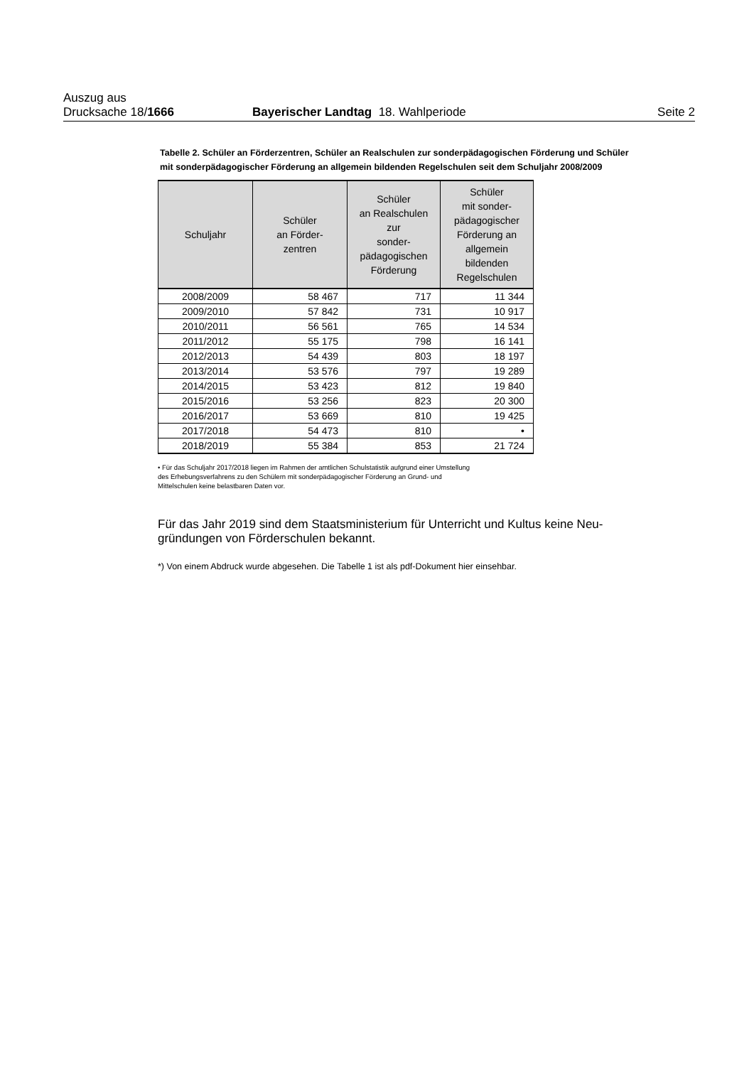Auszug aus
Drucksache 18/1666 Bayerischer Landtag 18. Wahlperiode Seite 2
Tabelle 2. Schüler an Förderzentren, Schüler an Realschulen zur sonderpädagogischen Förderung und Schüler mit sonderpädagogischer Förderung an allgemein bildenden Regelschulen seit dem Schuljahr 2008/2009
| Schuljahr | Schüler an Förder- zentren | Schüler an Realschulen zur sonder- pädagogischen Förderung | Schüler mit sonder- pädagogischer Förderung an allgemein bildenden Regelschulen |
| --- | --- | --- | --- |
| 2008/2009 | 58 467 | 717 | 11 344 |
| 2009/2010 | 57 842 | 731 | 10 917 |
| 2010/2011 | 56 561 | 765 | 14 534 |
| 2011/2012 | 55 175 | 798 | 16 141 |
| 2012/2013 | 54 439 | 803 | 18 197 |
| 2013/2014 | 53 576 | 797 | 19 289 |
| 2014/2015 | 53 423 | 812 | 19 840 |
| 2015/2016 | 53 256 | 823 | 20 300 |
| 2016/2017 | 53 669 | 810 | 19 425 |
| 2017/2018 | 54 473 | 810 | • |
| 2018/2019 | 55 384 | 853 | 21 724 |
• Für das Schuljahr 2017/2018 liegen im Rahmen der amtlichen Schulstatistik aufgrund einer Umstellung
des Erhebungsverfahrens zu den Schülern mit sonderpädagogischer Förderung an Grund- und
Mittelschulen keine belastbaren Daten vor.
Für das Jahr 2019 sind dem Staatsministerium für Unterricht und Kultus keine Neu-
gründungen von Förderschulen bekannt.
*) Von einem Abdruck wurde abgesehen. Die Tabelle 1 ist als pdf-Dokument hier einsehbar.